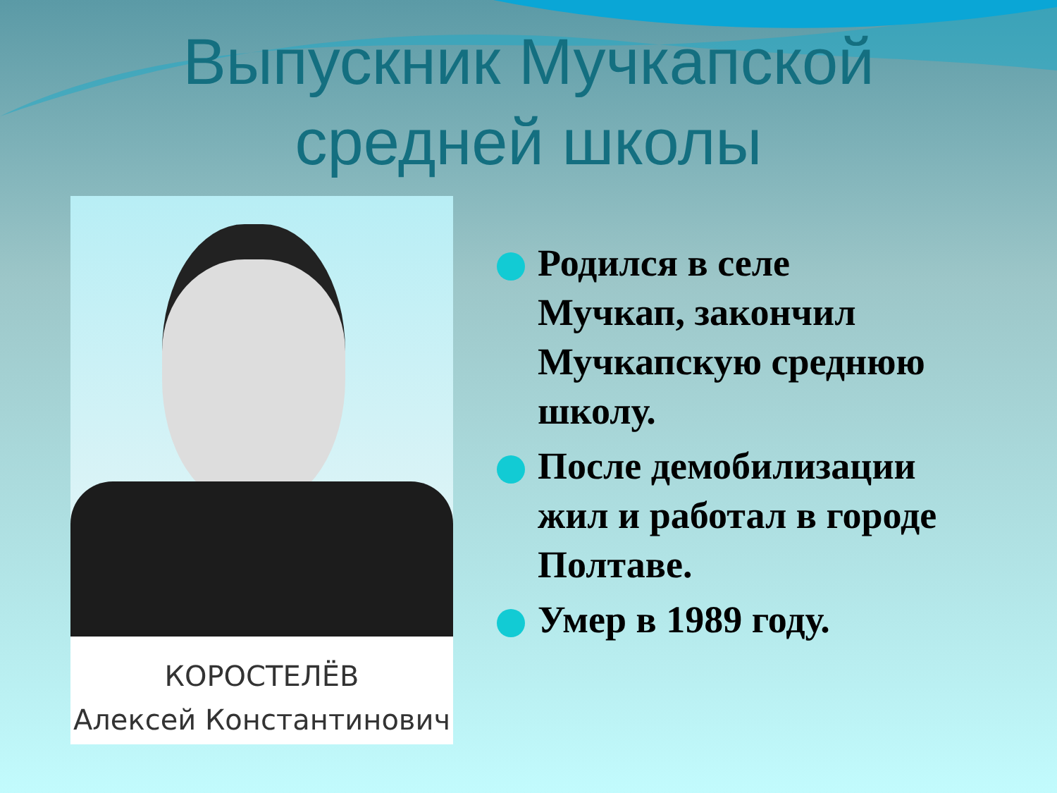Выпускник Мучкапской
средней школы
КОРОСТЕЛЁВ
Алексей Константинович
Родился в селе Мучкап, закончил Мучкапскую среднюю школу.
После демобилизации жил и работал в городе Полтаве.
Умер в 1989 году.